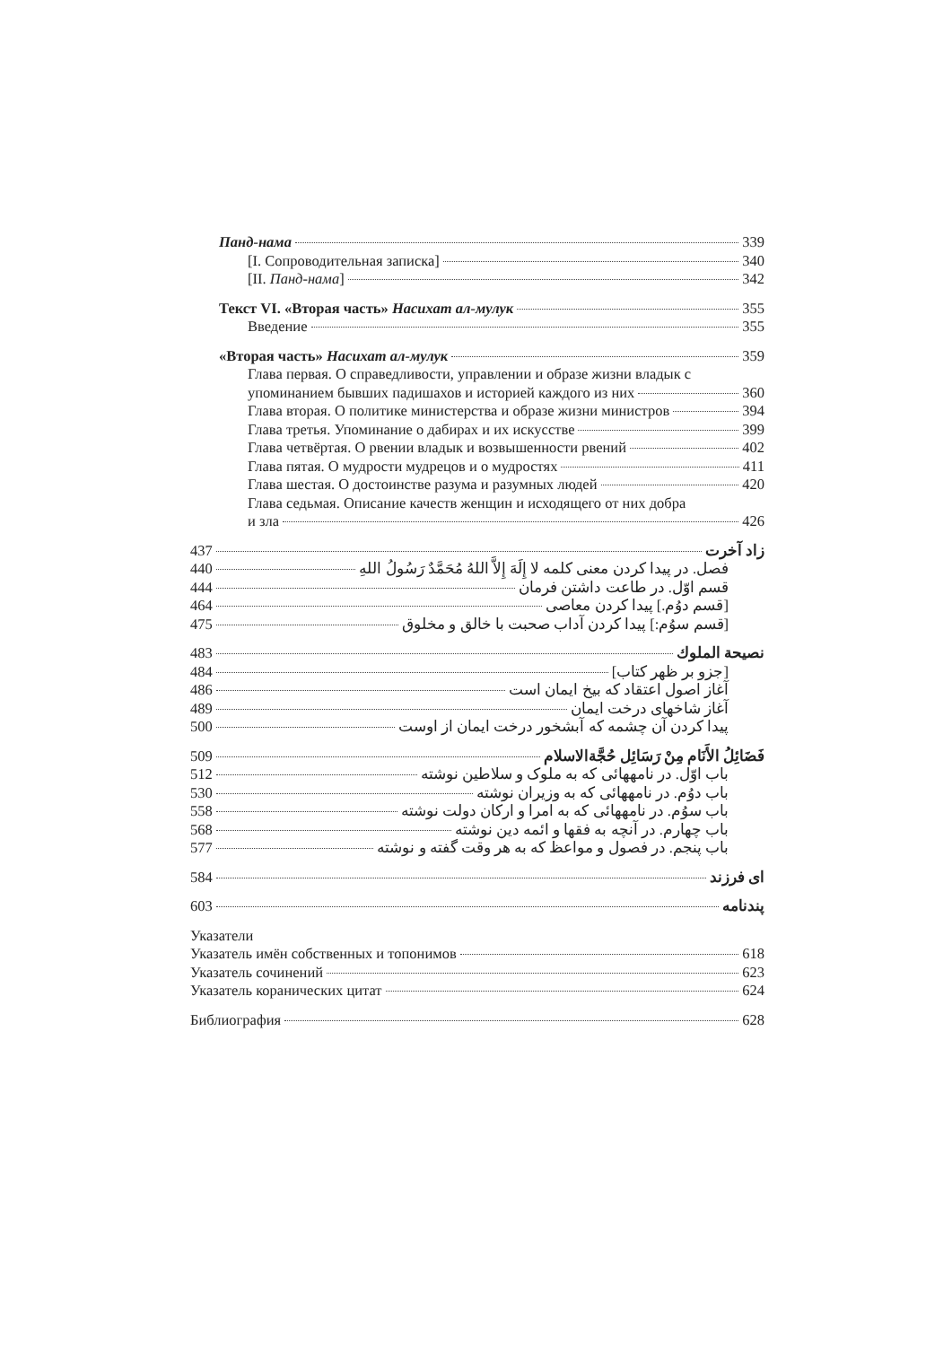Панд-нама 339
[I. Сопроводительная записка] 340
[II. Панд-нама] 342
Текст VI. «Вторая часть» Насихат ал-мулук 355
Введение 355
«Вторая часть» Насихат ал-мулук 359
Глава первая. О справедливости, управлении и образе жизни владык с
упоминанием бывших падишахов и историей каждого из них 360
Глава вторая. О политике министерства и образе жизни министров 394
Глава третья. Упоминание о дабирах и их искусстве 399
Глава четвёртая. О рвении владык и возвышенности рвений 402
Глава пятая. О мудрости мудрецов и о мудростях 411
Глава шестая. О достоинстве разума и разумных людей 420
Глава седьмая. Описание качеств женщин и исходящего от них добра
и зла 426
زاد آخرت 437
فصل. در پیدا کردن معنی کلمه لا إِلَهَ إِلاَّ اللهُ مُحَمَّدٌ رَسُولُ اللهِ 440
قسم اوّل. در طاعت داشتن فرمان 444
[قسم دوُم.] پیدا کردن معاصی 464
[قسم سوُم:] پیدا کردن آداب صحبت با خالق و مخلوق 475
نصيحة الملوك 483
[جزو بر ظهر کتاب] 484
آغاز اصول اعتقاد که بیخ ایمان است 486
آغاز شاخهای درخت ایمان 489
پیدا کردن آن چشمه که آبشخور درخت ایمان از اوست 500
فَضَائِلُ الأَنَام مِنْ رَسَائِل حُجَّةالاسلام 509
باب اوّل. در نامههائی که به ملوک و سلاطین نوشته 512
باب دوُم. در نامههائی که به وزیران نوشته 530
باب سوُم. در نامههائی که به امرا و ارکان دولت نوشته 558
باب چهارم. در آنچه به فقها و ائمه دین نوشته 568
باب پنجم. در فصول و مواعظ که به هر وقت گفته و نوشته 577
ای فرزند 584
پندنامه 603
Указатели
Указатель имён собственных и топонимов 618
Указатель сочинений 623
Указатель коранических цитат 624
Библиография 628